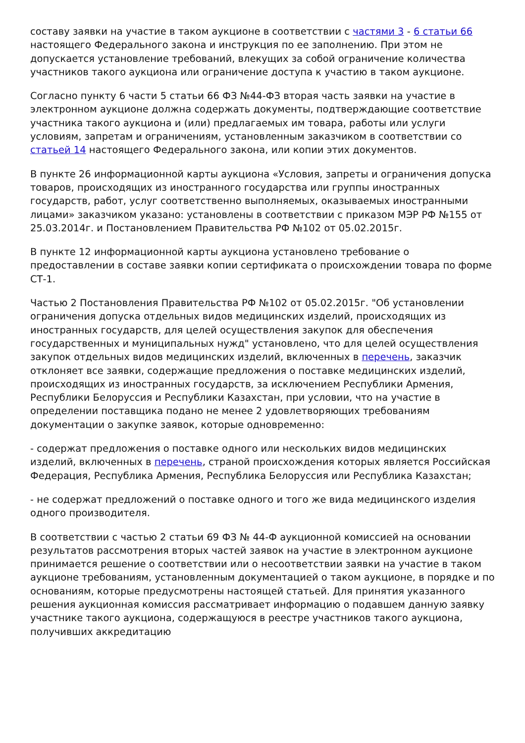составу заявки на участие в таком аукционе в соответствии с частями 3 - 6 статьи 66 настоящего Федерального закона и инструкция по ее заполнению. При этом не допускается установление требований, влекущих за собой ограничение количества участников такого аукциона или ограничение доступа к участию в таком аукционе.
Согласно пункту 6 части 5 статьи 66 ФЗ №44-ФЗ вторая часть заявки на участие в электронном аукционе должна содержать документы, подтверждающие соответствие участника такого аукциона и (или) предлагаемых им товара, работы или услуги условиям, запретам и ограничениям, установленным заказчиком в соответствии со статьей 14 настоящего Федерального закона, или копии этих документов.
В пункте 26 информационной карты аукциона «Условия, запреты и ограничения допуска товаров, происходящих из иностранного государства или группы иностранных государств, работ, услуг соответственно выполняемых, оказываемых иностранными лицами» заказчиком указано: установлены в соответствии с приказом МЭР РФ №155 от 25.03.2014г. и Постановлением Правительства РФ №102 от 05.02.2015г.
В пункте 12 информационной карты аукциона установлено требование о предоставлении в составе заявки копии сертификата о происхождении товара по форме СТ-1.
Частью 2 Постановления Правительства РФ №102 от 05.02.2015г. "Об установлении ограничения допуска отдельных видов медицинских изделий, происходящих из иностранных государств, для целей осуществления закупок для обеспечения государственных и муниципальных нужд" установлено, что для целей осуществления закупок отдельных видов медицинских изделий, включенных в перечень, заказчик отклоняет все заявки, содержащие предложения о поставке медицинских изделий, происходящих из иностранных государств, за исключением Республики Армения, Республики Белоруссия и Республики Казахстан, при условии, что на участие в определении поставщика подано не менее 2 удовлетворяющих требованиям документации о закупке заявок, которые одновременно:
- содержат предложения о поставке одного или нескольких видов медицинских изделий, включенных в перечень, страной происхождения которых является Российская Федерация, Республика Армения, Республика Белоруссия или Республика Казахстан;
- не содержат предложений о поставке одного и того же вида медицинского изделия одного производителя.
В соответствии с частью 2 статьи 69 ФЗ № 44-Ф аукционной комиссией на основании результатов рассмотрения вторых частей заявок на участие в электронном аукционе принимается решение о соответствии или о несоответствии заявки на участие в таком аукционе требованиям, установленным документацией о таком аукционе, в порядке и по основаниям, которые предусмотрены настоящей статьей. Для принятия указанного решения аукционная комиссия рассматривает информацию о подавшем данную заявку участнике такого аукциона, содержащуюся в реестре участников такого аукциона, получивших аккредитацию